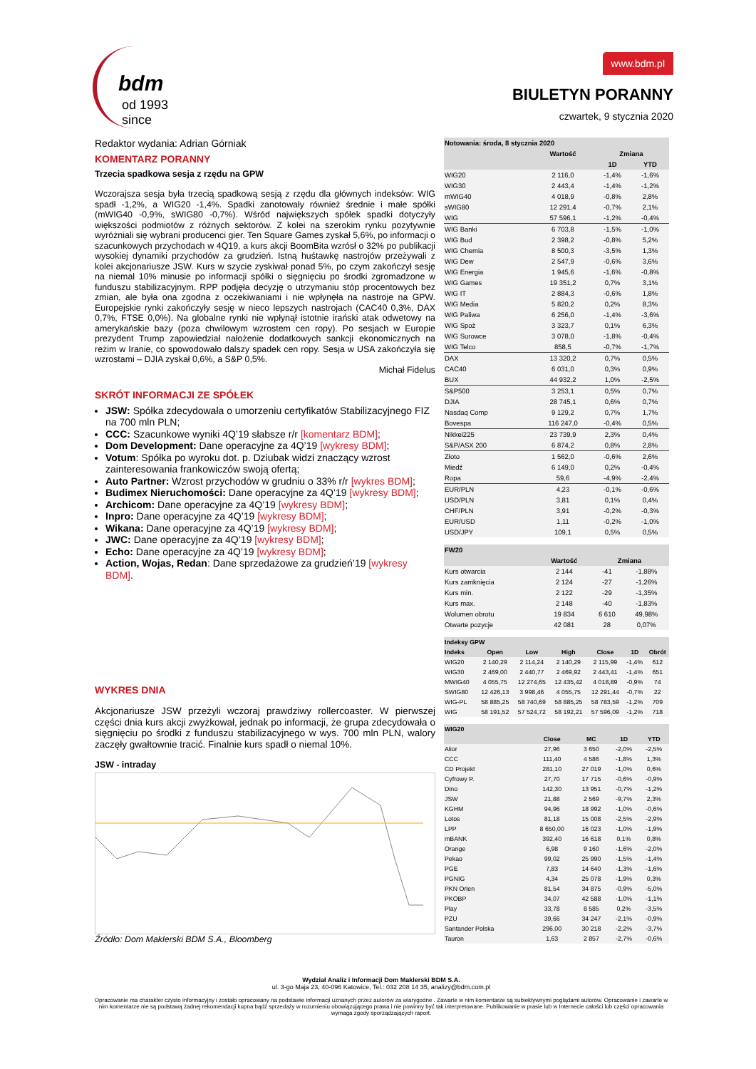bdm
od 1993 since
www.bdm.pl
BIULETYN PORANNY
czwartek, 9 stycznia 2020
Redaktor wydania: Adrian Górniak
KOMENTARZ PORANNY
Trzecia spadkowa sesja z rzędu na GPW
Wczorajsza sesja była trzecią spadkową sesją z rzędu dla głównych indeksów: WIG spadł -1,2%, a WIG20 -1,4%. Spadki zanotowały również średnie i małe spółki (mWIG40 -0,9%, sWIG80 -0,7%). Wśród największych spółek spadki dotyczyły większości podmiotów z różnych sektorów. Z kolei na szerokim rynku pozytywnie wyróżniali się wybrani producenci gier. Ten Square Games zyskał 5,6%, po informacji o szacunkowych przychodach w 4Q19, a kurs akcji BoomBita wzrósł o 32% po publikacji wysokiej dynamiki przychodów za grudzień. Istną huśtawkę nastrojów przeżywali z kolei akcjonariusze JSW. Kurs w szycie zyskiwał ponad 5%, po czym zakończył sesję na niemal 10% minusie po informacji spółki o sięgnięciu po środki zgromadzone w funduszu stabilizacyjnym. RPP podjęła decyzję o utrzymaniu stóp procentowych bez zmian, ale była ona zgodna z oczekiwaniami i nie wpłynęła na nastroje na GPW. Europejskie rynki zakończyły sesję w nieco lepszych nastrojach (CAC40 0,3%, DAX 0,7%, FTSE 0,0%). Na globalne rynki nie wpłynął istotnie irański atak odwetowy na amerykańskie bazy (poza chwilowym wzrostem cen ropy). Po sesjach w Europie prezydent Trump zapowiedział nałożenie dodatkowych sankcji ekonomicznych na reżim w Iranie, co spowodowało dalszy spadek cen ropy. Sesja w USA zakończyła się wzrostami – DJIA zyskał 0,6%, a S&P 0,5%.
Michał Fidelus
SKRÓT INFORMACJI ZE SPÓŁEK
JSW: Spółka zdecydowała o umorzeniu certyfikatów Stabilizacyjnego FIZ na 700 mln PLN;
CCC: Szacunkowe wyniki 4Q’19 słabsze r/r [komentarz BDM];
Dom Development: Dane operacyjne za 4Q’19 [wykresy BDM];
Votum: Spółka po wyroku dot. p. Dziubak widzi znaczący wzrost zainteresowania frankowiczów swoją ofertą;
Auto Partner: Wzrost przychodów w grudniu o 33% r/r [wykres BDM];
Budimex Nieruchomości: Dane operacyjne za 4Q’19 [wykresy BDM];
Archicom: Dane operacyjne za 4Q’19 [wykresy BDM];
Inpro: Dane operacyjne za 4Q’19 [wykresy BDM];
Wikana: Dane operacyjne za 4Q’19 [wykresy BDM];
JWC: Dane operacyjne za 4Q’19 [wykresy BDM];
Echo: Dane operacyjne za 4Q’19 [wykresy BDM];
Action, Wojas, Redan: Dane sprzedażowe za grudzień’19 [wykresy BDM].
WYKRES DNIA
Akcjonariusze JSW przeżyli wczoraj prawdziwy rollercoaster. W pierwszej części dnia kurs akcji zwyżkował, jednak po informacji, że grupa zdecydowała o sięgnięciu po środki z funduszu stabilizacyjnego w wys. 700 mln PLN, walory zaczęły gwałtownie tracić. Finalnie kurs spadł o niemal 10%.
JSW - intraday
Źródło: Dom Maklerski BDM S.A., Bloomberg
| Notowania: środa, 8 stycznia 2020 | | | |
| --- | --- | --- | --- |
| | Wartość | Zmiana | |
| | | 1D | YTD |
| WIG20 | 2 116,0 | -1,4% | -1,6% |
| WIG30 | 2 443,4 | -1,4% | -1,2% |
| mWIG40 | 4 018,9 | -0,8% | 2,8% |
| sWIG80 | 12 291,4 | -0,7% | 2,1% |
| WIG | 57 596,1 | -1,2% | -0,4% |
| WIG Banki | 6 703,8 | -1,5% | -1,0% |
| WIG Bud | 2 398,2 | -0,8% | 5,2% |
| WIG Chemia | 8 500,3 | -3,5% | 1,3% |
| WIG Dew | 2 547,9 | -0,6% | 3,6% |
| WIG Energia | 1 945,6 | -1,6% | -0,8% |
| WIG Games | 19 351,2 | 0,7% | 3,1% |
| WIG IT | 2 884,3 | -0,6% | 1,8% |
| WIG Media | 5 820,2 | 0,2% | 8,3% |
| WIG Paliwa | 6 256,0 | -1,4% | -3,6% |
| WIG Spoż | 3 323,7 | 0,1% | 6,3% |
| WIG Surowce | 3 078,0 | -1,8% | -0,4% |
| WIG Telco | 858,5 | -0,7% | -1,7% |
| DAX | 13 320,2 | 0,7% | 0,5% |
| CAC40 | 6 031,0 | 0,3% | 0,9% |
| BUX | 44 932,2 | 1,0% | -2,5% |
| S&P500 | 3 253,1 | 0,5% | 0,7% |
| DJIA | 28 745,1 | 0,6% | 0,7% |
| Nasdaq Comp | 9 129,2 | 0,7% | 1,7% |
| Bovespa | 116 247,0 | -0,4% | 0,5% |
| Nikkei225 | 23 739,9 | 2,3% | 0,4% |
| S&P/ASX 200 | 6 874,2 | 0,8% | 2,8% |
| Złoto | 1 562,0 | -0,6% | 2,6% |
| Miedź | 6 149,0 | 0,2% | -0,4% |
| Ropa | 59,6 | -4,9% | -2,4% |
| EUR/PLN | 4,23 | -0,1% | -0,6% |
| USD/PLN | 3,81 | 0,1% | 0,4% |
| CHF/PLN | 3,91 | -0,2% | -0,3% |
| EUR/USD | 1,11 | -0,2% | -1,0% |
| USD/JPY | 109,1 | 0,5% | 0,5% |
| FW20 | | | |
| --- | --- | --- | --- |
| | Wartość | Zmiana | |
| Kurs otwarcia | 2 144 | -41 | -1,88% |
| Kurs zamknięcia | 2 124 | -27 | -1,26% |
| Kurs min. | 2 122 | -29 | -1,35% |
| Kurs max. | 2 148 | -40 | -1,83% |
| Wolumen obrotu | 19 834 | 6 610 | 49,98% |
| Otwarte pozycje | 42 081 | 28 | 0,07% |
| Indeksy GPW | | | | | | |
| --- | --- | --- | --- | --- | --- | --- |
| Indeks | Open | Low | High | Close | 1D | Obrót |
| WIG20 | 2 140,29 | 2 114,24 | 2 140,29 | 2 115,99 | -1,4% | 612 |
| WIG30 | 2 469,00 | 2 440,77 | 2 469,92 | 2 443,41 | -1,4% | 651 |
| MWIG40 | 4 055,75 | 12 274,65 | 12 435,42 | 4 018,89 | -0,9% | 74 |
| SWIG80 | 12 426,13 | 3 998,46 | 4 055,75 | 12 291,44 | -0,7% | 22 |
| WIG-PL | 58 885,25 | 58 740,69 | 58 885,25 | 58 783,59 | -1,2% | 709 |
| WIG | 58 191,52 | 57 524,72 | 58 192,21 | 57 596,09 | -1,2% | 718 |
| WIG20 | | | | |
| --- | --- | --- | --- | --- |
| | Close | MC | 1D | YTD |
| Alior | 27,96 | 3 650 | -2,0% | -2,5% |
| CCC | 111,40 | 4 586 | -1,8% | 1,3% |
| CD Projekt | 281,10 | 27 019 | -1,0% | 0,6% |
| Cyfrowy P. | 27,70 | 17 715 | -0,6% | -0,9% |
| Dino | 142,30 | 13 951 | -0,7% | -1,2% |
| JSW | 21,88 | 2 569 | -9,7% | 2,3% |
| KGHM | 94,96 | 18 992 | -1,0% | -0,6% |
| Lotos | 81,18 | 15 008 | -2,5% | -2,9% |
| LPP | 8 650,00 | 16 023 | -1,0% | -1,9% |
| mBANK | 392,40 | 16 618 | 0,1% | 0,8% |
| Orange | 6,98 | 9 160 | -1,6% | -2,0% |
| Pekao | 99,02 | 25 990 | -1,5% | -1,4% |
| PGE | 7,83 | 14 640 | -1,3% | -1,6% |
| PGNIG | 4,34 | 25 078 | -1,9% | 0,3% |
| PKN Orlen | 81,54 | 34 875 | -0,9% | -5,0% |
| PKOBP | 34,07 | 42 588 | -1,0% | -1,1% |
| Play | 33,78 | 8 585 | 0,2% | -3,5% |
| PZU | 39,66 | 34 247 | -2,1% | -0,9% |
| Santander Polska | 296,00 | 30 218 | -2,2% | -3,7% |
| Tauron | 1,63 | 2 857 | -2,7% | -0,6% |
Wydział Analiz i Informacji Dom Maklerski BDM S.A.
ul. 3-go Maja 23, 40-096 Katowice, Tel.: 032 208 14 35, analizy@bdm.com.pl
Opracowanie ma charakter czysto informacyjny i zostało opracowany na podstawie informacji uznanych przez autorów za wiarygodne . Zawarte w nim komentarze są subiektywnymi poglądami autorów. Opracowanie i zawarte w nim komentarze nie są podstawą żadnej rekomendacji kupna bądź sprzedaży w rozumieniu obowiązującego prawa i nie powinny być tak interpretowane. Publikowanie w prasie lub w Internecie całości lub części opracowania wymaga zgody sporządzających raport.